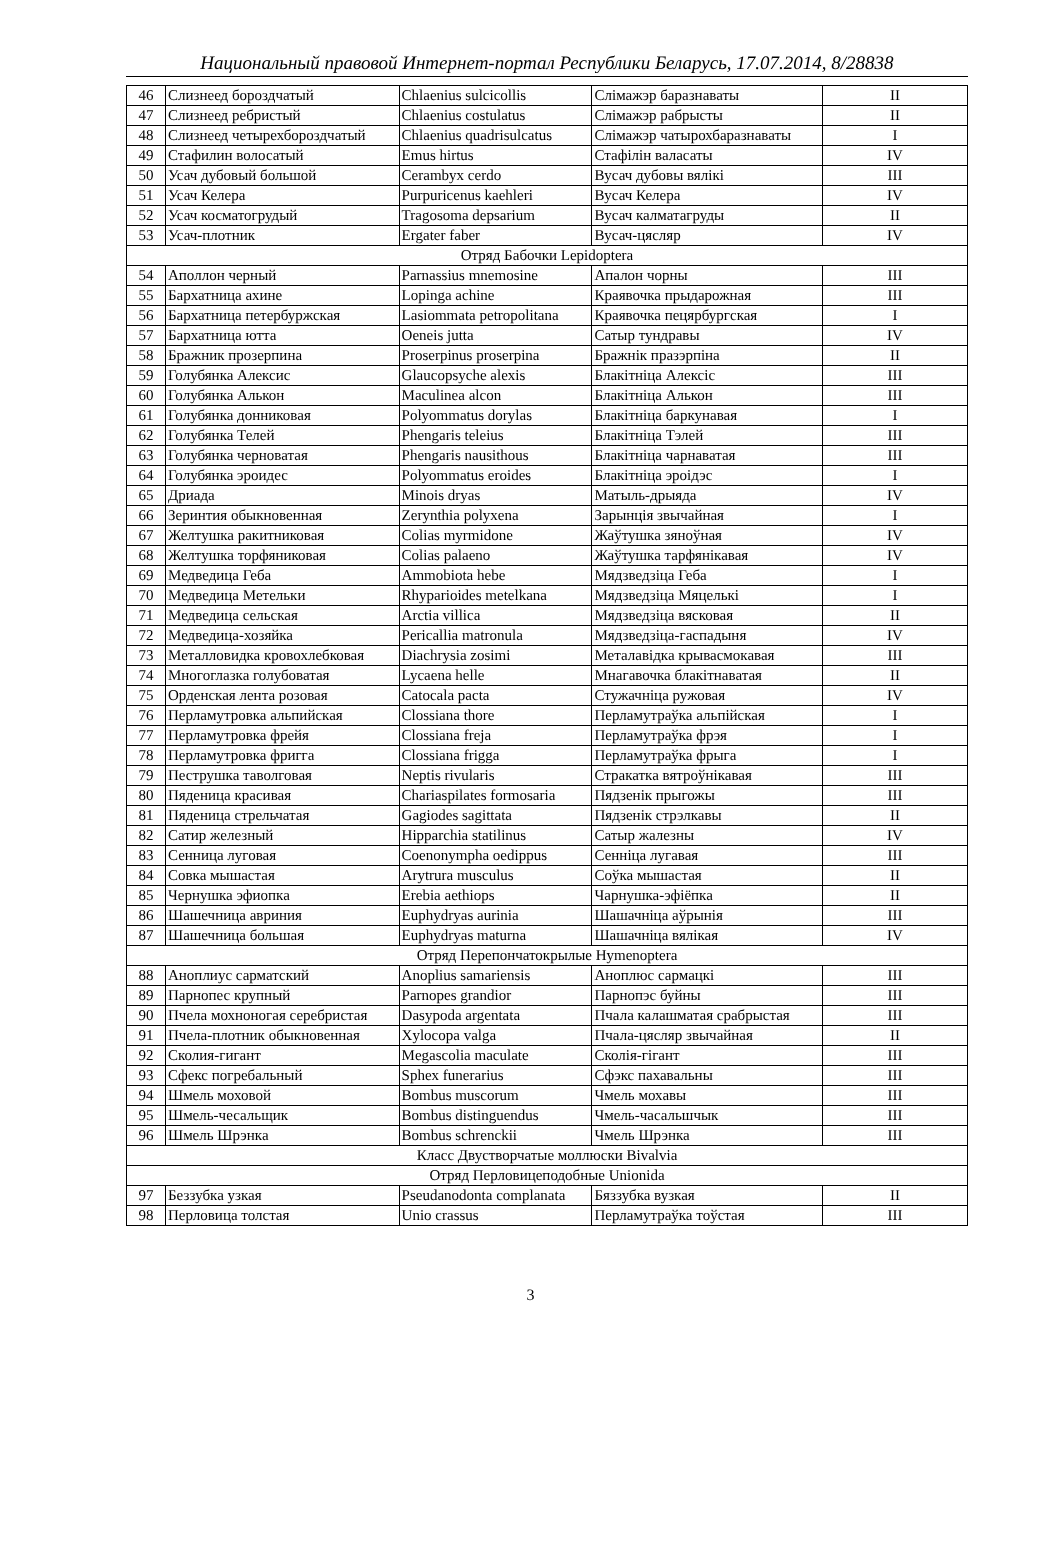Национальный правовой Интернет-портал Республики Беларусь, 17.07.2014, 8/28838
| 46 | Слизнеед бороздчатый | Chlaenius sulcicollis | Слімажэр баразнаваты | II |
| 47 | Слизнеед ребристый | Chlaenius costulatus | Слімажэр рабрысты | II |
| 48 | Слизнеед четырехбороздчатый | Chlaenius quadrisulcatus | Слімажэр чатырохбаразнаваты | I |
| 49 | Стафилин волосатый | Emus hirtus | Стафілін валасаты | IV |
| 50 | Усач дубовый большой | Cerambyx cerdo | Вусач дубовы вялікі | III |
| 51 | Усач Келера | Purpuricenus kaehleri | Вусач Келера | IV |
| 52 | Усач косматогрудый | Tragosoma depsarium | Вусач калматагруды | II |
| 53 | Усач-плотник | Ergater faber | Вусач-цясляр | IV |
| Отряд Бабочки Lepidoptera | | | | |
| 54 | Аполлон черный | Parnassius mnemosine | Апалон чорны | III |
| 55 | Бархатница ахине | Lopinga achine | Краявочка прыдарожная | III |
| 56 | Бархатница петербуржская | Lasiommata petropolitana | Краявочка пецярбургская | I |
| 57 | Бархатница ютта | Oeneis jutta | Сатыр тундравы | IV |
| 58 | Бражник прозерпина | Proserpinus proserpina | Бражнік празэрпіна | II |
| 59 | Голубянка Алексис | Glaucopsyche alexis | Блакітніца Алексіс | III |
| 60 | Голубянка Алькон | Maculinea alcon | Блакітніца Алькон | III |
| 61 | Голубянка донниковая | Polyommatus dorylas | Блакітніца баркунавая | I |
| 62 | Голубянка Телей | Phengaris teleius | Блакітніца Тэлей | III |
| 63 | Голубянка черноватая | Phengaris nausithous | Блакітніца чарнаватая | III |
| 64 | Голубянка эроидес | Polyommatus eroides | Блакітніца эроідэс | I |
| 65 | Дриада | Minois dryas | Матыль-дрыяда | IV |
| 66 | Зеринтия обыкновенная | Zerynthia polyxena | Зарынція звычайная | I |
| 67 | Желтушка ракитниковая | Colias myrmidone | Жаўтушка зяноўная | IV |
| 68 | Желтушка торфяниковая | Colias palaeno | Жаўтушка тарфянікавая | IV |
| 69 | Медведица Геба | Ammobiota hebe | Мядзведзіца Геба | I |
| 70 | Медведица Метельки | Rhyparioides metelkana | Мядзведзіца Мяцелькі | I |
| 71 | Медведица сельская | Arctia villica | Мядзведзіца вясковая | II |
| 72 | Медведица-хозяйка | Pericallia matronula | Мядзведзіца-гаспадыня | IV |
| 73 | Металловидка кровохлебковая | Diachrysia zosimi | Металавідка крывасмокавая | III |
| 74 | Многоглазка голубоватая | Lycaena helle | Мнагавочка блакітнаватая | II |
| 75 | Орденская лента розовая | Catocala pacta | Стужачніца ружовая | IV |
| 76 | Перламутровка альпийская | Clossiana thore | Перламутраўка альпійская | I |
| 77 | Перламутровка фрейя | Clossiana freja | Перламутраўка фрэя | I |
| 78 | Перламутровка фригга | Clossiana frigga | Перламутраўка фрыга | I |
| 79 | Пеструшка таволговая | Neptis rivularis | Стракатка вятроўнікавая | III |
| 80 | Пяденица красивая | Chariaspilates formosaria | Пядзенік прыгожы | III |
| 81 | Пяденица стрельчатая | Gagiodes sagittata | Пядзенік стрэлкавы | II |
| 82 | Сатир железный | Hipparchia statilinus | Сатыр жалезны | IV |
| 83 | Сенница луговая | Coenonympha oedippus | Сенніца лугавая | III |
| 84 | Совка мышастая | Arytrura musculus | Соўка мышастая | II |
| 85 | Чернушка эфиопка | Erebia aethiops | Чарнушка-эфіёпка | II |
| 86 | Шашечница авриния | Euphydryas aurinia | Шашачніца аўрынія | III |
| 87 | Шашечница большая | Euphydryas maturna | Шашачніца вялікая | IV |
| Отряд Перепончатокрылые Hymenoptera | | | | |
| 88 | Аноплиус сарматский | Anoplius samariensis | Аноплюс сармацкі | III |
| 89 | Парнопес крупный | Parnopes grandior | Парнопэс буйны | III |
| 90 | Пчела мохноногая серебристая | Dasypoda argentata | Пчала калашматая срабрыстая | III |
| 91 | Пчела-плотник обыкновенная | Xylocopa valga | Пчала-цясляр звычайная | II |
| 92 | Сколия-гигант | Megascolia maculate | Сколія-гігант | III |
| 93 | Сфекс погребальный | Sphex funerarius | Сфэкс пахавальны | III |
| 94 | Шмель моховой | Bombus muscorum | Чмель мохавы | III |
| 95 | Шмель-чесальщик | Bombus distinguendus | Чмель-часальшчык | III |
| 96 | Шмель Шрэнка | Bombus schrenckii | Чмель Шрэнка | III |
| Класс Двустворчатые моллюски Bivalvia | | | | |
| Отряд Перловицеподобные Unionida | | | | |
| 97 | Беззубка узкая | Pseudanodonta complanata | Бяззубка вузкая | II |
| 98 | Перловица толстая | Unio crassus | Перламутраўка тоўстая | III |
3